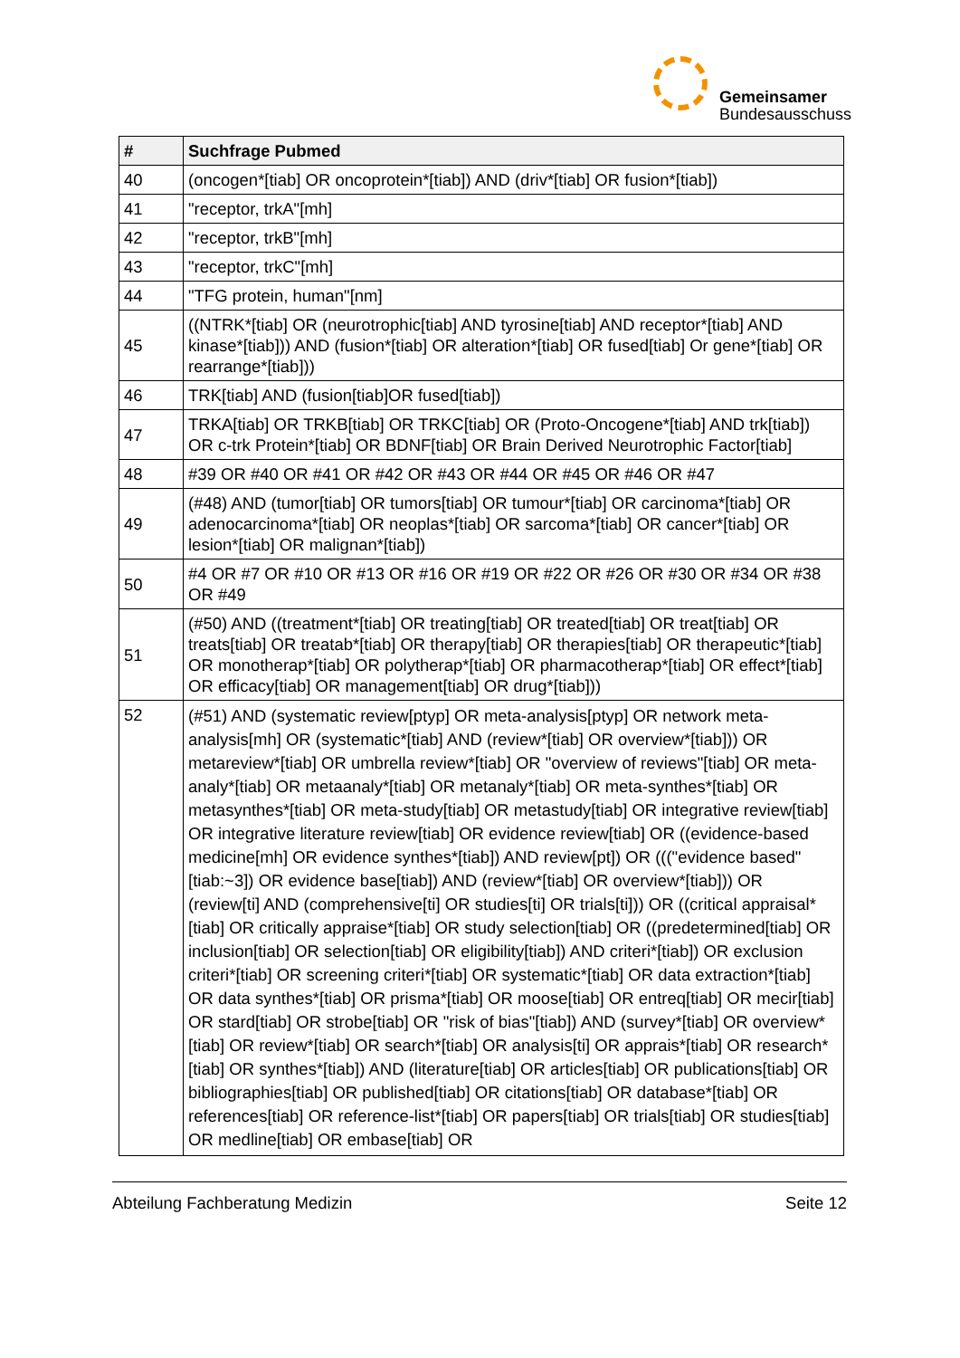Gemeinsamer
Bundesausschuss
| # | Suchfrage Pubmed |
| --- | --- |
| 40 | (oncogen*[tiab] OR oncoprotein*[tiab]) AND (driv*[tiab] OR fusion*[tiab]) |
| 41 | "receptor, trkA"[mh] |
| 42 | "receptor, trkB"[mh] |
| 43 | "receptor, trkC"[mh] |
| 44 | "TFG protein, human"[nm] |
| 45 | ((NTRK*[tiab] OR (neurotrophic[tiab] AND tyrosine[tiab] AND receptor*[tiab] AND kinase*[tiab])) AND (fusion*[tiab] OR alteration*[tiab] OR fused[tiab] Or gene*[tiab] OR rearrange*[tiab])) |
| 46 | TRK[tiab] AND (fusion[tiab]OR fused[tiab]) |
| 47 | TRKA[tiab] OR TRKB[tiab] OR TRKC[tiab] OR (Proto-Oncogene*[tiab] AND trk[tiab]) OR c-trk Protein*[tiab] OR BDNF[tiab] OR Brain Derived Neurotrophic Factor[tiab] |
| 48 | #39 OR #40 OR #41 OR #42 OR #43 OR #44 OR #45 OR #46 OR #47 |
| 49 | (#48) AND (tumor[tiab] OR tumors[tiab] OR tumour*[tiab] OR carcinoma*[tiab] OR adenocarcinoma*[tiab] OR neoplas*[tiab] OR sarcoma*[tiab] OR cancer*[tiab] OR lesion*[tiab] OR malignan*[tiab]) |
| 50 | #4 OR #7 OR #10 OR #13 OR #16 OR #19 OR #22 OR #26 OR #30 OR #34 OR #38 OR #49 |
| 51 | (#50) AND ((treatment*[tiab] OR treating[tiab] OR treated[tiab] OR treat[tiab] OR treats[tiab] OR treatab*[tiab] OR therapy[tiab] OR therapies[tiab] OR therapeutic*[tiab] OR monotherap*[tiab] OR polytherap*[tiab] OR pharmacotherap*[tiab] OR effect*[tiab] OR efficacy[tiab] OR management[tiab] OR drug*[tiab])) |
| 52 | (#51) AND (systematic review[ptyp] OR meta-analysis[ptyp] OR network meta-analysis[mh] OR (systematic*[tiab] AND (review*[tiab] OR overview*[tiab])) OR metareview*[tiab] OR umbrella review*[tiab] OR "overview of reviews"[tiab] OR meta-analy*[tiab] OR metaanaly*[tiab] OR metanaly*[tiab] OR meta-synthes*[tiab] OR metasynthes*[tiab] OR meta-study[tiab] OR metastudy[tiab] OR integrative review[tiab] OR integrative literature review[tiab] OR evidence review[tiab] OR ((evidence-based medicine[mh] OR evidence synthes*[tiab]) AND review[pt]) OR ((("evidence based" [tiab:~3]) OR evidence base[tiab]) AND (review*[tiab] OR overview*[tiab])) OR (review[ti] AND (comprehensive[ti] OR studies[ti] OR trials[ti])) OR ((critical appraisal*[tiab] OR critically appraise*[tiab] OR study selection[tiab] OR ((predetermined[tiab] OR inclusion[tiab] OR selection[tiab] OR eligibility[tiab]) AND criteri*[tiab]) OR exclusion criteri*[tiab] OR screening criteri*[tiab] OR systematic*[tiab] OR data extraction*[tiab] OR data synthes*[tiab] OR prisma*[tiab] OR moose[tiab] OR entreq[tiab] OR mecir[tiab] OR stard[tiab] OR strobe[tiab] OR "risk of bias"[tiab]) AND (survey*[tiab] OR overview*[tiab] OR review*[tiab] OR search*[tiab] OR analysis[ti] OR apprais*[tiab] OR research*[tiab] OR synthes*[tiab]) AND (literature[tiab] OR articles[tiab] OR publications[tiab] OR bibliographies[tiab] OR published[tiab] OR citations[tiab] OR database*[tiab] OR references[tiab] OR reference-list*[tiab] OR papers[tiab] OR trials[tiab] OR studies[tiab] OR medline[tiab] OR embase[tiab] OR |
Abteilung Fachberatung Medizin Seite 12